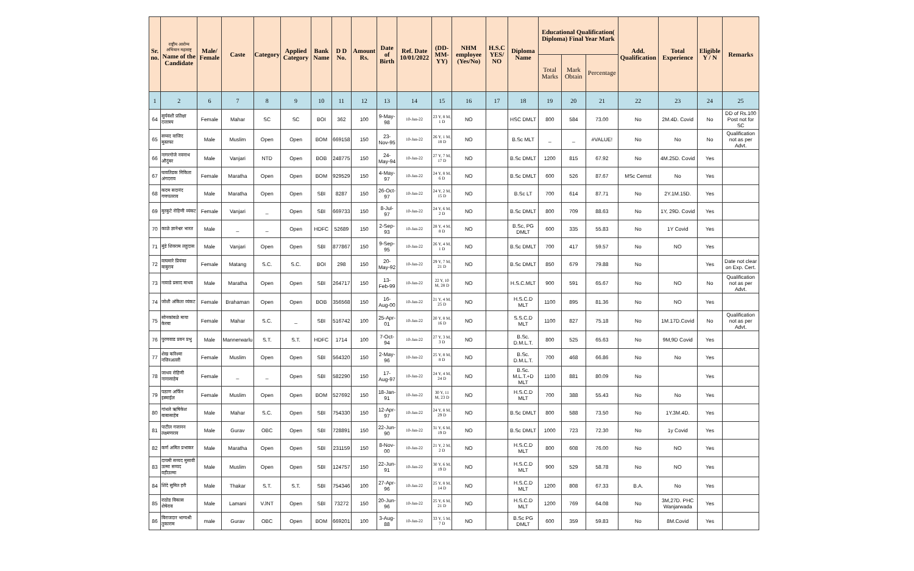| Sr. no. | राष्ट्रीय आरोग्य अभियान महाराष्ट्र Name of the Candidate | Male/ Female | Caste | Category | Applied Category | Bank Name | D D No. | Amount Rs. | Date of Birth | Ref. Date 10/01/2022 | (DD-MM-YY) | NHM employee (Yes/No) | H.S.C YES/ NO | Diploma Name | Educational Qualification( Diploma) Final Year Mark | | | Add. Qualification | Total Experience | Eligible Y / N | Remarks |
| --- | --- | --- | --- | --- | --- | --- | --- | --- | --- | --- | --- | --- | --- | --- | --- | --- | --- | --- | --- | --- | --- |
| | | | | | | | | | | | | | | | Total Marks | Mark Obtain | Percentage | | | | |
| 1 | 2 | 6 | 7 | 8 | 9 | 10 | 11 | 12 | 13 | 14 | 15 | 16 | 17 | 18 | 19 | 20 | 21 | 22 | 23 | 24 | 25 |
| 64 | सुर्यवंशी प्रतिक्षा दत्तात्रय | Female | Mahar | SC | SC | BOI | 362 | 100 | 9-May-98 | 10-Jan-22 | 23 Y, 8 M, 1 D | NO | | HSC DMLT | 800 | 584 | 73.00 | No | 2M.4D. Covid | No | DD of Rs.100 Post not for SC |
| 65 | सय्यद वाजिद मुस्तफा | Male | Muslim | Open | Open | BOM | 669158 | 150 | 23-Nov-95 | 10-Jan-22 | 26 Y, 1 M, 18 D | NO | | B.Sc MLT | _ | _ | #VALUE! | No | No | No | Qualification not as per Advt. |
| 66 | नागरगोजे नवनाथ औदुंबर | Male | Vanjari | NTD | Open | BOB | 248775 | 150 | 24-May-94 | 10-Jan-22 | 27 Y, 7 M, 17 D | NO | | B.Sc DMLT | 1200 | 815 | 67.92 | No | 4M.25D. Covid | Yes | |
| 67 | घावतिडक निकिता अंगदराव | Female | Maratha | Open | Open | BOM | 929529 | 150 | 4-May-97 | 10-Jan-22 | 24 Y, 8 M, 6 D | NO | | B.Sc DMLT | 600 | 526 | 87.67 | MSc Cemst | No | Yes | |
| 68 | कदम सदानंद गणपतराव | Male | Maratha | Open | Open | SBI | 8287 | 150 | 26-Oct-97 | 10-Jan-22 | 24 Y, 2 M, 15 D | NO | | B.Sc LT | 700 | 614 | 87.71 | No | 2Y.1M.15D. | Yes | |
| 69 | मुरकुटे रोहिणी व्यंकट | Female | Vanjari | _ | Open | SBI | 669733 | 150 | 8-Jul-97 | 10-Jan-22 | 24 Y, 6 M, 2 D | NO | | B.Sc DMLT | 800 | 709 | 88.63 | No | 1Y, 29D. Covid | Yes | |
| 70 | काळे ज्ञानेश्वर भारत | Male | _ | _ | Open | HDFC | 52689 | 150 | 2-Sep-93 | 10-Jan-22 | 28 Y, 4 M, 8 D | NO | | B.Sc, PG DMLT | 600 | 335 | 55.83 | No | 1Y Covid | Yes | |
| 71 | मुंडे शिवराम लहुदास | Male | Vanjari | Open | Open | SBI | 877867 | 150 | 9-Sep-95 | 10-Jan-22 | 26 Y, 4 M, 1 D | NO | | B.Sc DMLT | 700 | 417 | 59.57 | No | NO | Yes | |
| 72 | वाघमारे प्रियंका बाबुराव | Female | Matang | S.C. | S.C. | BOI | 298 | 150 | 20-May-92 | 10-Jan-22 | 29 Y, 7 M, 21 D | NO | | B.Sc DMLT | 850 | 679 | 79.88 | No | | Yes | Date not clear on Exp. Cert. |
| 73 | नावाडे प्रसाद माधव | Male | Maratha | Open | Open | SBI | 264717 | 150 | 13-Feb-99 | 10-Jan-22 | 22 Y, 10 M, 28 D | NO | | H.S.C.MLT | 900 | 591 | 65.67 | No | NO | No | Qualification not as per Advt. |
| 74 | जोशी अंकिता व्यंकट | Female | Brahaman | Open | Open | BOB | 356568 | 150 | 16-Aug-00 | 10-Jan-22 | 21 Y, 4 M, 25 D | NO | | H.S.C.D MLT | 1100 | 895 | 81.36 | No | NO | Yes | |
| 75 | सोनकांबळे माया केरबा | Female | Mahar | S.C. | _ | SBI | 516742 | 100 | 25-Apr-01 | 10-Jan-22 | 20 Y, 8 M, 16 D | NO | | S.S.C.D MLT | 1100 | 827 | 75.18 | No | 1M.17D.Covid | No | Qualification not as per Advt. |
| 76 | पुरणवाड प्रवन प्रभु | Male | Mannerwarlu | S.T. | S.T. | HDFC | 1714 | 100 | 7-Oct-94 | 10-Jan-22 | 27 Y, 3 M, 3 D | NO | | B.Sc. D.M.L.T. | 800 | 525 | 65.63 | No | 9M,9D Covid | Yes | |
| 77 | शेख करिश्मा नजिरअल्ली | Female | Muslim | Open | Open | SBI | 564320 | 150 | 2-May-96 | 10-Jan-22 | 25 Y, 8 M, 8 D | NO | | B.Sc. D.M.L.T. | 700 | 468 | 66.86 | No | No | Yes | |
| 78 | जाधव रोहिणी नानासाहेब | Female | _ | _ | Open | SBI | 582290 | 150 | 17-Aug-97 | 10-Jan-22 | 24 Y, 4 M, 24 D | NO | | B.Sc. M.L.T.+D MLT | 1100 | 881 | 80.09 | No | | Yes | |
| 79 | पठाण अर्फिन इस्माईल | Female | Muslim | Open | Open | BOM | 527692 | 150 | 18-Jan-91 | 10-Jan-22 | 30 Y, 11 M, 23 D | NO | | H.S.C.D MLT | 700 | 388 | 55.43 | No | No | Yes | |
| 80 | गांधले ऋषिकेश बाबासाहेब | Male | Mahar | S.C. | Open | SBI | 754330 | 150 | 12-Apr-97 | 10-Jan-22 | 24 Y, 8 M, 29 D | NO | | B.Sc DMLT | 800 | 588 | 73.50 | No | 1Y.3M.4D. | Yes | |
| 81 | पाटील गजानन लक्ष्मणराव | Male | Gurav | OBC | Open | SBI | 728891 | 150 | 22-Jun-90 | 10-Jan-22 | 31 Y, 6 M, 19 D | NO | | B.Sc DMLT | 1000 | 723 | 72.30 | No | 1y Covid | Yes | |
| 82 | कर्ण अमित प्रभाकर | Male | Maratha | Open | Open | SBI | 231159 | 150 | 8-Nov-00 | 10-Jan-22 | 21 Y, 2 M, 2 D | NO | | H.S.C.D MLT | 800 | 608 | 76.00 | No | NO | Yes | |
| 83 | दायमी सय्यद मुसावी उल्मा सय्यद वहीउल्मा | Male | Muslim | Open | Open | SBI | 124757 | 150 | 22-Jun-91 | 10-Jan-22 | 30 Y, 6 M, 19 D | NO | | H.S.C.D MLT | 900 | 529 | 58.78 | No | NO | Yes | |
| 84 | शिंदे सुमित हरी | Male | Thakar | S.T. | S.T. | SBI | 754346 | 100 | 27-Apr-96 | 10-Jan-22 | 25 Y, 8 M, 14 D | NO | | H.S.C.D MLT | 1200 | 808 | 67.33 | B.A. | No | Yes | |
| 85 | राठोड विकास शेषेराव | Male | Lamani | VJNT | Open | SBI | 73272 | 150 | 20-Jun-96 | 10-Jan-22 | 25 Y, 6 M, 21 D | NO | | H.S.C.D MLT | 1200 | 769 | 64.08 | No | 3M,27D. PHC Wanjarwada | Yes | |
| 86 | बिराजदार भाग्यश्री तुकाराम | male | Gurav | OBC | Open | BOM | 669201 | 100 | 3-Aug-88 | 10-Jan-22 | 33 Y, 5 M, 7 D | NO | | B.Sc PG DMLT | 600 | 359 | 59.83 | No | 8M.Covid | Yes | |